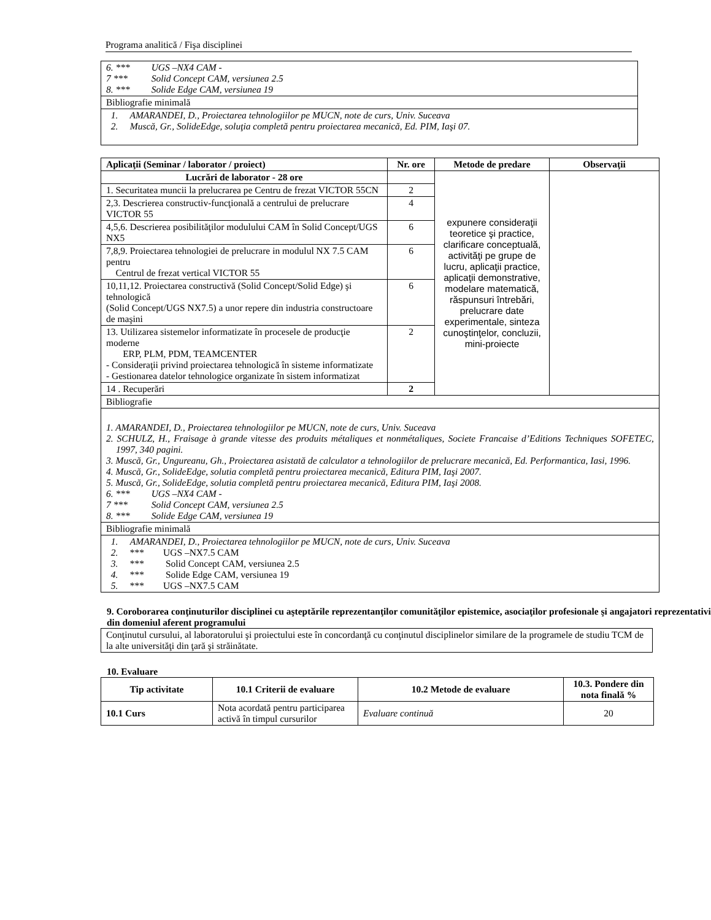Programa analitică / Fişa disciplinei
| 6. *** UGS –NX4 CAM - 7 *** Solid Concept CAM, versiunea 2.5 8. *** Solide Edge CAM, versiunea 19 |
| Bibliografie minimală |
| 1. AMARANDEI, D., Proiectarea tehnologiilor pe MUCN, note de curs, Univ. Suceava 2. Muscă, Gr., SolideEdge, soluţia completă pentru proiectarea mecanică, Ed. PIM, Iaşi 07. |
| Aplicaţii (Seminar / laborator / proiect) | Nr. ore | Metode de predare | Observaţii |
| --- | --- | --- | --- |
| Lucrări de laborator - 28 ore | | expunere consideraţii teoretice şi practice, clarificare conceptuală, activităţi pe grupe de lucru, aplicaţii practice, aplicaţii demonstrative, modelare matematică, răspunsuri întrebări, prelucrare date experimentale, sinteza cunoştinţelor, concluzii, mini-proiecte | |
| 1. Securitatea muncii la prelucrarea pe Centru de frezat VICTOR 55CN | 2 | | |
| 2,3. Descrierea constructiv-funcţională a centrului de prelucrare VICTOR 55 | 4 | | |
| 4,5,6. Descrierea posibilităţilor modulului CAM în Solid Concept/UGS NX5 | 6 | | |
| 7,8,9. Proiectarea tehnologiei de prelucrare in modulul NX 7.5 CAM pentru Centrul de frezat vertical VICTOR 55 | 6 | | |
| 10,11,12. Proiectarea constructivă (Solid Concept/Solid Edge) şi tehnologică (Solid Concept/UGS NX7.5) a unor repere din industria constructoare de maşini | 6 | | |
| 13. Utilizarea sistemelor informatizate în procesele de producţie moderne ERP, PLM, PDM, TEAMCENTER - Consideraţii privind proiectarea tehnologică în sisteme informatizate - Gestionarea datelor tehnologice organizate în sistem informatizat | 2 | | |
| 14 . Recuperări | 2 | | |
| Bibliografie | | | |
| 1. AMARANDEI, D., Proiectarea tehnologiilor pe MUCN, note de curs, Univ. Suceava 2. SCHULZ, H., Fraisage à grande vitesse des produits métaliques et nonmétaliques, Societe Francaise d’Editions Techniques SOFETEC, 1997, 340 pagini. 3. Muscă, Gr., Ungureanu, Gh., Proiectarea asistată de calculator a tehnologiilor de prelucrare mecanică, Ed. Performantica, Iasi, 1996. 4. Muscă, Gr., SolideEdge, solutia completă pentru proiectarea mecanică, Editura PIM, Iaşi 2007. 5. Muscă, Gr., SolideEdge, solutia completă pentru proiectarea mecanică, Editura PIM, Iaşi 2008. 6. *** UGS –NX4 CAM - 7 *** Solid Concept CAM, versiunea 2.5 8. *** Solide Edge CAM, versiunea 19 | | | |
| Bibliografie minimală | | | |
| 1. AMARANDEI, D., Proiectarea tehnologiilor pe MUCN, note de curs, Univ. Suceava 2. *** UGS –NX7.5 CAM 3. *** Solid Concept CAM, versiunea 2.5 4. *** Solide Edge CAM, versiunea 19 5. *** UGS –NX7.5 CAM | | | |
9. Coroborarea conţinuturilor disciplinei cu aşteptările reprezentanţilor comunităţilor epistemice, asociaţilor profesionale şi angajatori reprezentativi din domeniul aferent programului
| Conţinutul cursului, al laboratorului şi proiectului este în concordanţă cu conţinutul disciplinelor similare de la programele de studiu TCM de la alte universităţi din ţară şi străinătate. |
10. Evaluare
| Tip activitate | 10.1 Criterii de evaluare | 10.2 Metode de evaluare | 10.3. Pondere din nota finală % |
| --- | --- | --- | --- |
| 10.1 Curs | Nota acordată pentru participarea activă în timpul cursurilor | Evaluare continuă | 20 |